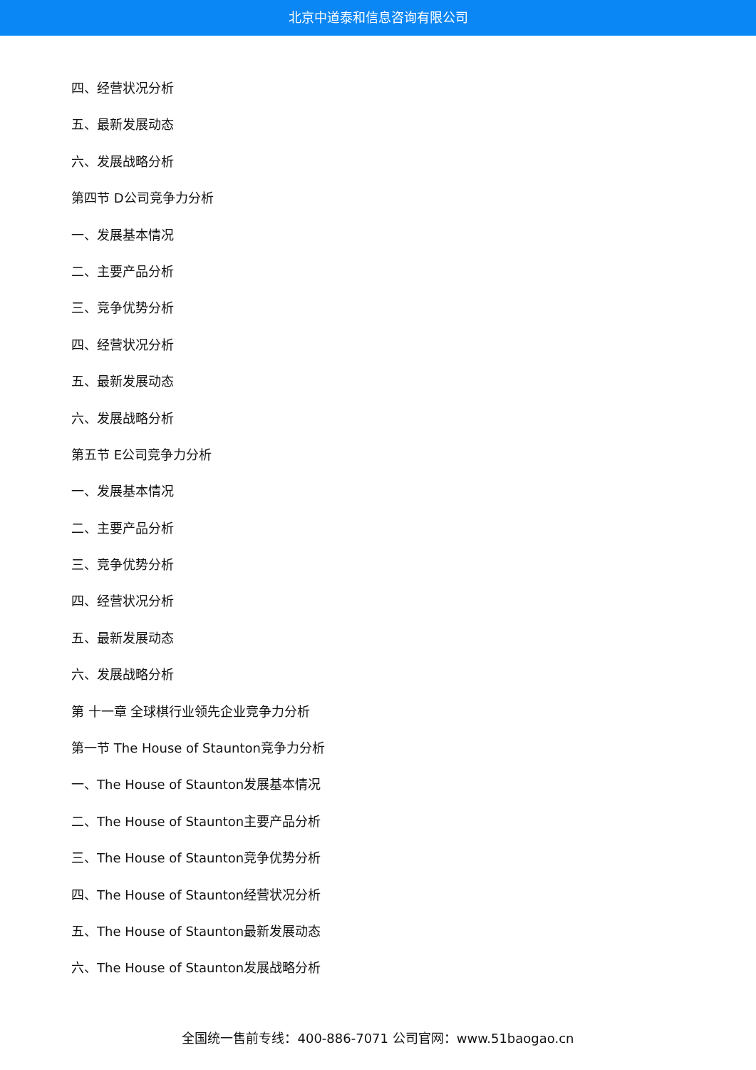北京中道泰和信息咨询有限公司
四、经营状况分析
五、最新发展动态
六、发展战略分析
第四节 D公司竞争力分析
一、发展基本情况
二、主要产品分析
三、竞争优势分析
四、经营状况分析
五、最新发展动态
六、发展战略分析
第五节 E公司竞争力分析
一、发展基本情况
二、主要产品分析
三、竞争优势分析
四、经营状况分析
五、最新发展动态
六、发展战略分析
第 十一章 全球棋行业领先企业竞争力分析
第一节 The House of Staunton竞争力分析
一、The House of Staunton发展基本情况
二、The House of Staunton主要产品分析
三、The House of Staunton竞争优势分析
四、The House of Staunton经营状况分析
五、The House of Staunton最新发展动态
六、The House of Staunton发展战略分析
全国统一售前专线：400-886-7071 公司官网：www.51baogao.cn